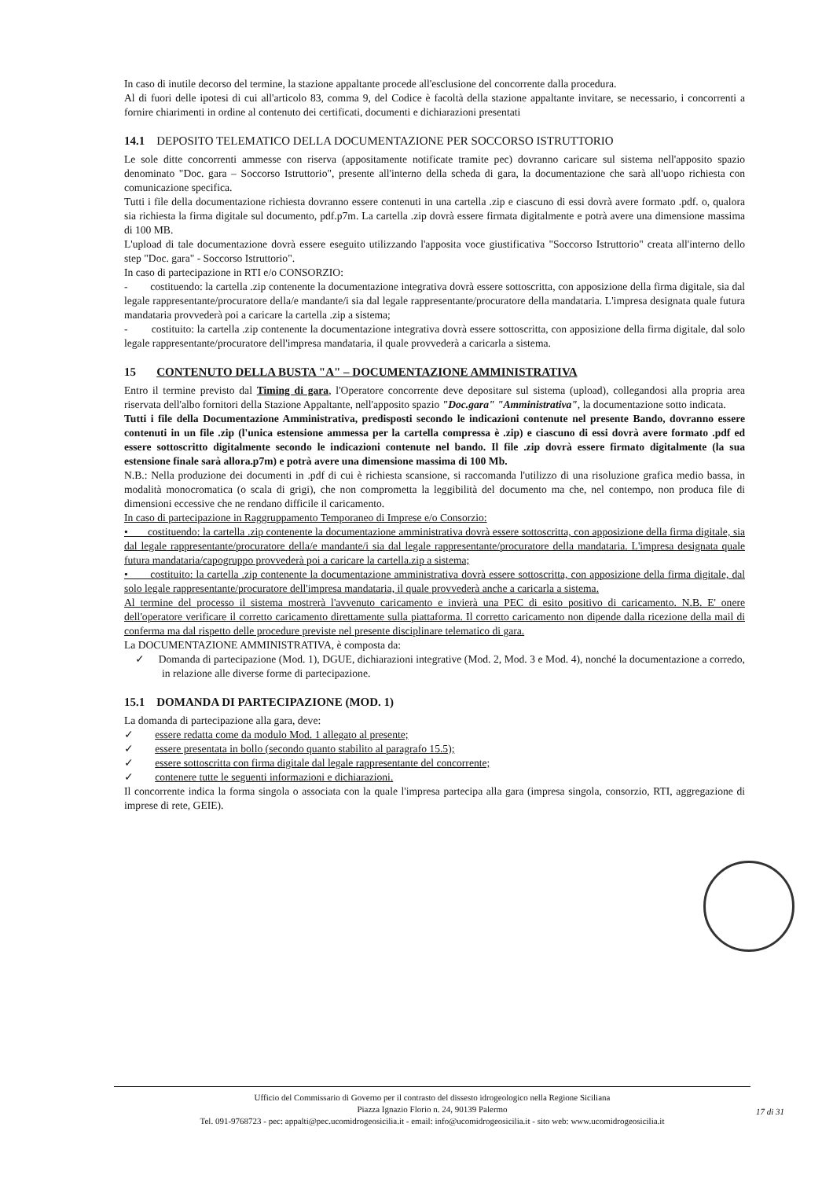In caso di inutile decorso del termine, la stazione appaltante procede all'esclusione del concorrente dalla procedura.
Al di fuori delle ipotesi di cui all'articolo 83, comma 9, del Codice è facoltà della stazione appaltante invitare, se necessario, i concorrenti a fornire chiarimenti in ordine al contenuto dei certificati, documenti e dichiarazioni presentati
14.1 DEPOSITO TELEMATICO DELLA DOCUMENTAZIONE PER SOCCORSO ISTRUTTORIO
Le sole ditte concorrenti ammesse con riserva (appositamente notificate tramite pec) dovranno caricare sul sistema nell'apposito spazio denominato "Doc. gara – Soccorso Istruttorio", presente all'interno della scheda di gara, la documentazione che sarà all'uopo richiesta con comunicazione specifica.
Tutti i file della documentazione richiesta dovranno essere contenuti in una cartella .zip e ciascuno di essi dovrà avere formato .pdf. o, qualora sia richiesta la firma digitale sul documento, pdf.p7m. La cartella .zip dovrà essere firmata digitalmente e potrà avere una dimensione massima di 100 MB.
L'upload di tale documentazione dovrà essere eseguito utilizzando l'apposita voce giustificativa "Soccorso Istruttorio" creata all'interno dello step "Doc. gara" - Soccorso Istruttorio".
In caso di partecipazione in RTI e/o CONSORZIO:
- costituendo: la cartella .zip contenente la documentazione integrativa dovrà essere sottoscritta, con apposizione della firma digitale, sia dal legale rappresentante/procuratore della/e mandante/i sia dal legale rappresentante/procuratore della mandataria. L'impresa designata quale futura mandataria provvederà poi a caricare la cartella .zip a sistema;
- costituito: la cartella .zip contenente la documentazione integrativa dovrà essere sottoscritta, con apposizione della firma digitale, dal solo legale rappresentante/procuratore dell'impresa mandataria, il quale provvederà a caricarla a sistema.
15 CONTENUTO DELLA BUSTA "A" – DOCUMENTAZIONE AMMINISTRATIVA
Entro il termine previsto dal Timing di gara, l'Operatore concorrente deve depositare sul sistema (upload), collegandosi alla propria area riservata dell'albo fornitori della Stazione Appaltante, nell'apposito spazio "Doc.gara" "Amministrativa", la documentazione sotto indicata.
Tutti i file della Documentazione Amministrativa, predisposti secondo le indicazioni contenute nel presente Bando, dovranno essere contenuti in un file .zip (l'unica estensione ammessa per la cartella compressa è .zip) e ciascuno di essi dovrà avere formato .pdf ed essere sottoscritto digitalmente secondo le indicazioni contenute nel bando. Il file .zip dovrà essere firmato digitalmente (la sua estensione finale sarà allora.p7m) e potrà avere una dimensione massima di 100 Mb.
N.B.: Nella produzione dei documenti in .pdf di cui è richiesta scansione, si raccomanda l'utilizzo di una risoluzione grafica medio bassa, in modalità monocromatica (o scala di grigi), che non comprometta la leggibilità del documento ma che, nel contempo, non produca file di dimensioni eccessive che ne rendano difficile il caricamento.
In caso di partecipazione in Raggruppamento Temporaneo di Imprese e/o Consorzio:
• costituendo: la cartella .zip contenente la documentazione amministrativa dovrà essere sottoscritta, con apposizione della firma digitale, sia dal legale rappresentante/procuratore della/e mandante/i sia dal legale rappresentante/procuratore della mandataria. L'impresa designata quale futura mandataria/capogruppo provvederà poi a caricare la cartella.zip a sistema;
• costituito: la cartella .zip contenente la documentazione amministrativa dovrà essere sottoscritta, con apposizione della firma digitale, dal solo legale rappresentante/procuratore dell'impresa mandataria, il quale provvederà anche a caricarla a sistema.
Al termine del processo il sistema mostrerà l'avvenuto caricamento e invierà una PEC di esito positivo di caricamento. N.B. E' onere dell'operatore verificare il corretto caricamento direttamente sulla piattaforma. Il corretto caricamento non dipende dalla ricezione della mail di conferma ma dal rispetto delle procedure previste nel presente disciplinare telematico di gara.
La DOCUMENTAZIONE AMMINISTRATIVA, è composta da:
✓ Domanda di partecipazione (Mod. 1), DGUE, dichiarazioni integrative (Mod. 2, Mod. 3 e Mod. 4), nonché la documentazione a corredo, in relazione alle diverse forme di partecipazione.
15.1 DOMANDA DI PARTECIPAZIONE (MOD. 1)
La domanda di partecipazione alla gara, deve:
✓ essere redatta come da modulo Mod. 1 allegato al presente;
✓ essere presentata in bollo (secondo quanto stabilito al paragrafo 15.5);
✓ essere sottoscritta con firma digitale dal legale rappresentante del concorrente;
✓ contenere tutte le seguenti informazioni e dichiarazioni.
Il concorrente indica la forma singola o associata con la quale l'impresa partecipa alla gara (impresa singola, consorzio, RTI, aggregazione di imprese di rete, GEIE).
Ufficio del Commissario di Governo per il contrasto del dissesto idrogeologico nella Regione Siciliana
Piazza Ignazio Florio n. 24, 90139 Palermo
Tel. 091-9768723 - pec: appalti@pec.ucomidrogeosicilia.it - email: info@ucomidrogeosicilia.it - sito web: www.ucomidrogeosicilia.it
17 di 31